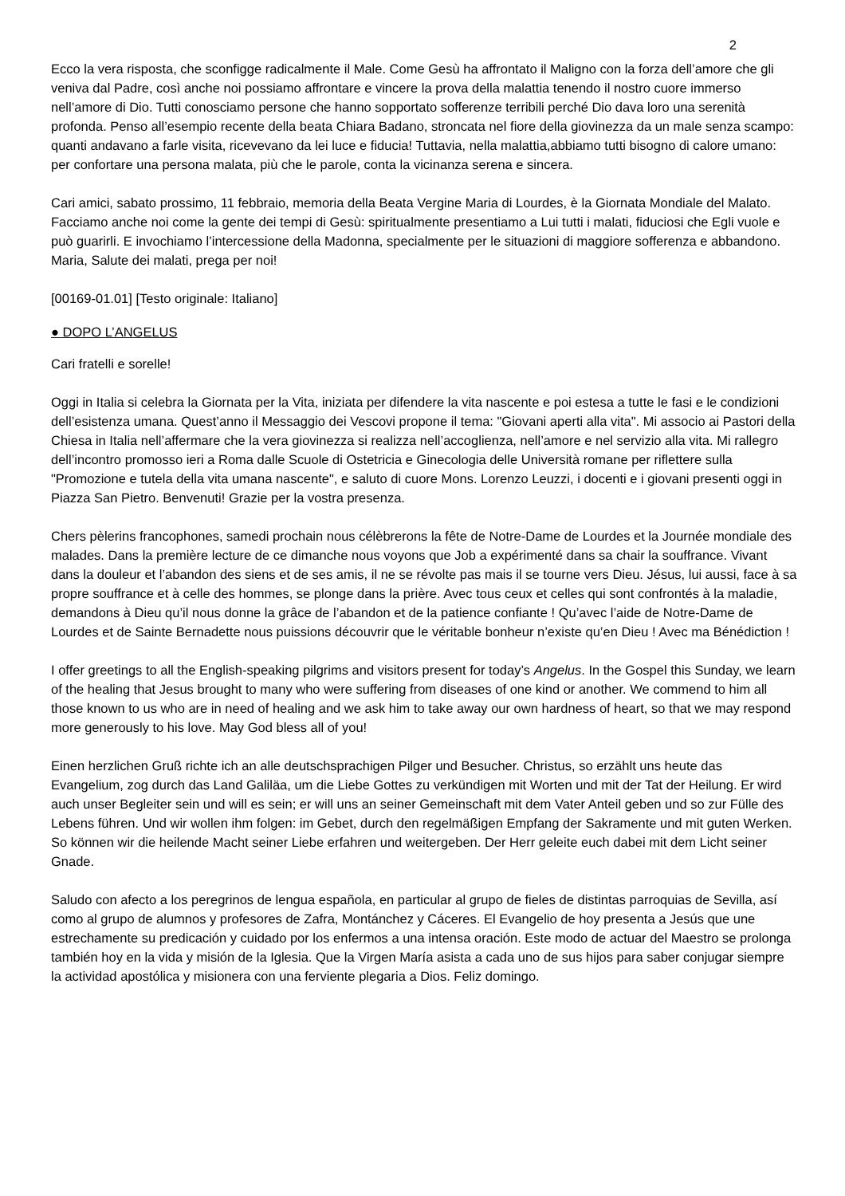2
Ecco la vera risposta, che sconfigge radicalmente il Male. Come Gesù ha affrontato il Maligno con la forza dell’amore che gli veniva dal Padre, così anche noi possiamo affrontare e vincere la prova della malattia tenendo il nostro cuore immerso nell’amore di Dio. Tutti conosciamo persone che hanno sopportato sofferenze terribili perché Dio dava loro una serenità profonda. Penso all’esempio recente della beata Chiara Badano, stroncata nel fiore della giovinezza da un male senza scampo: quanti andavano a farle visita, ricevevano da lei luce e fiducia! Tuttavia, nella malattia,abbiamo tutti bisogno di calore umano: per confortare una persona malata, più che le parole, conta la vicinanza serena e sincera.
Cari amici, sabato prossimo, 11 febbraio, memoria della Beata Vergine Maria di Lourdes, è la Giornata Mondiale del Malato. Facciamo anche noi come la gente dei tempi di Gesù: spiritualmente presentiamo a Lui tutti i malati, fiduciosi che Egli vuole e può guarirli. E invochiamo l’intercessione della Madonna, specialmente per le situazioni di maggiore sofferenza e abbandono. Maria, Salute dei malati, prega per noi!
[00169-01.01] [Testo originale: Italiano]
● DOPO L’ANGELUS
Cari fratelli e sorelle!
Oggi in Italia si celebra la Giornata per la Vita, iniziata per difendere la vita nascente e poi estesa a tutte le fasi e le condizioni dell’esistenza umana. Quest’anno il Messaggio dei Vescovi propone il tema: "Giovani aperti alla vita". Mi associo ai Pastori della Chiesa in Italia nell’affermare che la vera giovinezza si realizza nell’accoglienza, nell’amore e nel servizio alla vita. Mi rallegro dell’incontro promosso ieri a Roma dalle Scuole di Ostetricia e Ginecologia delle Università romane per riflettere sulla "Promozione e tutela della vita umana nascente", e saluto di cuore Mons. Lorenzo Leuzzi, i docenti e i giovani presenti oggi in Piazza San Pietro. Benvenuti! Grazie per la vostra presenza.
Chers pèlerins francophones, samedi prochain nous célèbrerons la fête de Notre-Dame de Lourdes et la Journée mondiale des malades. Dans la première lecture de ce dimanche nous voyons que Job a expérimenté dans sa chair la souffrance. Vivant dans la douleur et l’abandon des siens et de ses amis, il ne se révolte pas mais il se tourne vers Dieu. Jésus, lui aussi, face à sa propre souffrance et à celle des hommes, se plonge dans la prière. Avec tous ceux et celles qui sont confrontés à la maladie, demandons à Dieu qu’il nous donne la grâce de l’abandon et de la patience confiante ! Qu’avec l’aide de Notre-Dame de Lourdes et de Sainte Bernadette nous puissions découvrir que le véritable bonheur n’existe qu’en Dieu ! Avec ma Bénédiction !
I offer greetings to all the English-speaking pilgrims and visitors present for today’s Angelus. In the Gospel this Sunday, we learn of the healing that Jesus brought to many who were suffering from diseases of one kind or another. We commend to him all those known to us who are in need of healing and we ask him to take away our own hardness of heart, so that we may respond more generously to his love. May God bless all of you!
Einen herzlichen Gruß richte ich an alle deutschsprachigen Pilger und Besucher. Christus, so erzählt uns heute das Evangelium, zog durch das Land Galiläa, um die Liebe Gottes zu verkündigen mit Worten und mit der Tat der Heilung. Er wird auch unser Begleiter sein und will es sein; er will uns an seiner Gemeinschaft mit dem Vater Anteil geben und so zur Fülle des Lebens führen. Und wir wollen ihm folgen: im Gebet, durch den regelmäßigen Empfang der Sakramente und mit guten Werken. So können wir die heilende Macht seiner Liebe erfahren und weitergeben. Der Herr geleite euch dabei mit dem Licht seiner Gnade.
Saludo con afecto a los peregrinos de lengua española, en particular al grupo de fieles de distintas parroquias de Sevilla, así como al grupo de alumnos y profesores de Zafra, Montánchez y Cáceres. El Evangelio de hoy presenta a Jesús que une estrechamente su predicación y cuidado por los enfermos a una intensa oración. Este modo de actuar del Maestro se prolonga también hoy en la vida y misión de la Iglesia. Que la Virgen María asista a cada uno de sus hijos para saber conjugar siempre la actividad apostólica y misionera con una ferviente plegaria a Dios. Feliz domingo.